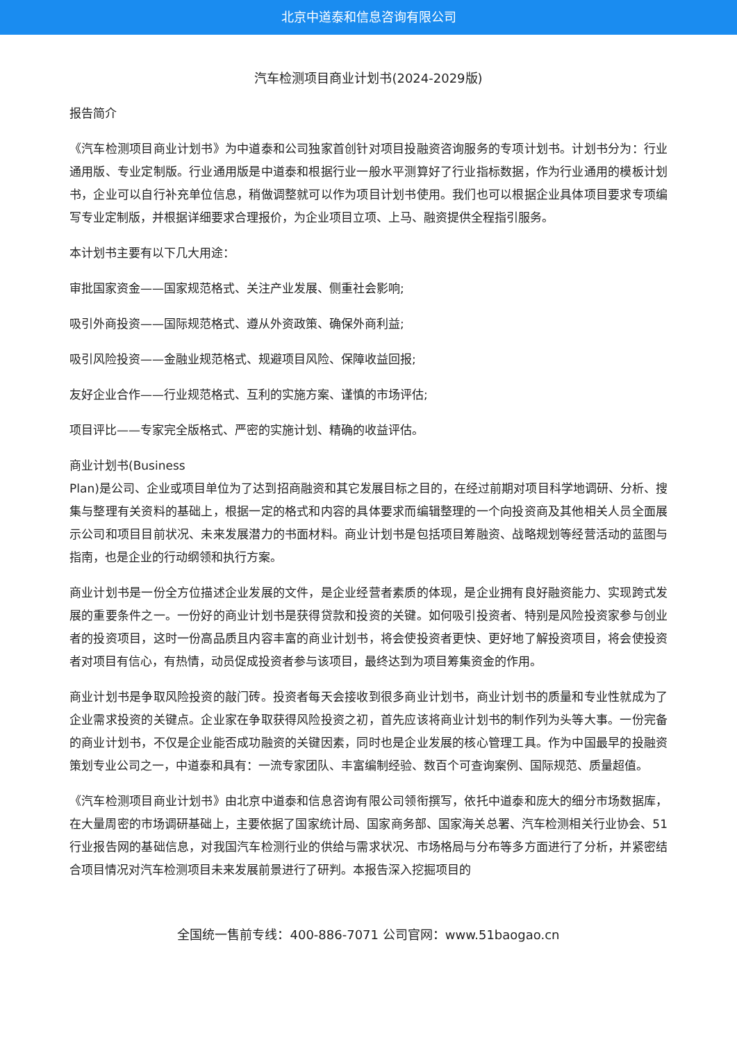北京中道泰和信息咨询有限公司
汽车检测项目商业计划书(2024-2029版)
报告简介
《汽车检测项目商业计划书》为中道泰和公司独家首创针对项目投融资咨询服务的专项计划书。计划书分为：行业通用版、专业定制版。行业通用版是中道泰和根据行业一般水平测算好了行业指标数据，作为行业通用的模板计划书，企业可以自行补充单位信息，稍做调整就可以作为项目计划书使用。我们也可以根据企业具体项目要求专项编写专业定制版，并根据详细要求合理报价，为企业项目立项、上马、融资提供全程指引服务。
本计划书主要有以下几大用途：
审批国家资金——国家规范格式、关注产业发展、侧重社会影响;
吸引外商投资——国际规范格式、遵从外资政策、确保外商利益;
吸引风险投资——金融业规范格式、规避项目风险、保障收益回报;
友好企业合作——行业规范格式、互利的实施方案、谨慎的市场评估;
项目评比——专家完全版格式、严密的实施计划、精确的收益评估。
商业计划书(Business
Plan)是公司、企业或项目单位为了达到招商融资和其它发展目标之目的，在经过前期对项目科学地调研、分析、搜集与整理有关资料的基础上，根据一定的格式和内容的具体要求而编辑整理的一个向投资商及其他相关人员全面展示公司和项目目前状况、未来发展潜力的书面材料。商业计划书是包括项目筹融资、战略规划等经营活动的蓝图与指南，也是企业的行动纲领和执行方案。
商业计划书是一份全方位描述企业发展的文件，是企业经营者素质的体现，是企业拥有良好融资能力、实现跨式发展的重要条件之一。一份好的商业计划书是获得贷款和投资的关键。如何吸引投资者、特别是风险投资家参与创业者的投资项目，这时一份高品质且内容丰富的商业计划书，将会使投资者更快、更好地了解投资项目，将会使投资者对项目有信心，有热情，动员促成投资者参与该项目，最终达到为项目筹集资金的作用。
商业计划书是争取风险投资的敲门砖。投资者每天会接收到很多商业计划书，商业计划书的质量和专业性就成为了企业需求投资的关键点。企业家在争取获得风险投资之初，首先应该将商业计划书的制作列为头等大事。一份完备的商业计划书，不仅是企业能否成功融资的关键因素，同时也是企业发展的核心管理工具。作为中国最早的投融资策划专业公司之一，中道泰和具有：一流专家团队、丰富编制经验、数百个可查询案例、国际规范、质量超值。
《汽车检测项目商业计划书》由北京中道泰和信息咨询有限公司领衔撰写，依托中道泰和庞大的细分市场数据库，在大量周密的市场调研基础上，主要依据了国家统计局、国家商务部、国家海关总署、汽车检测相关行业协会、51行业报告网的基础信息，对我国汽车检测行业的供给与需求状况、市场格局与分布等多方面进行了分析，并紧密结合项目情况对汽车检测项目未来发展前景进行了研判。本报告深入挖掘项目的
全国统一售前专线：400-886-7071 公司官网：www.51baogao.cn